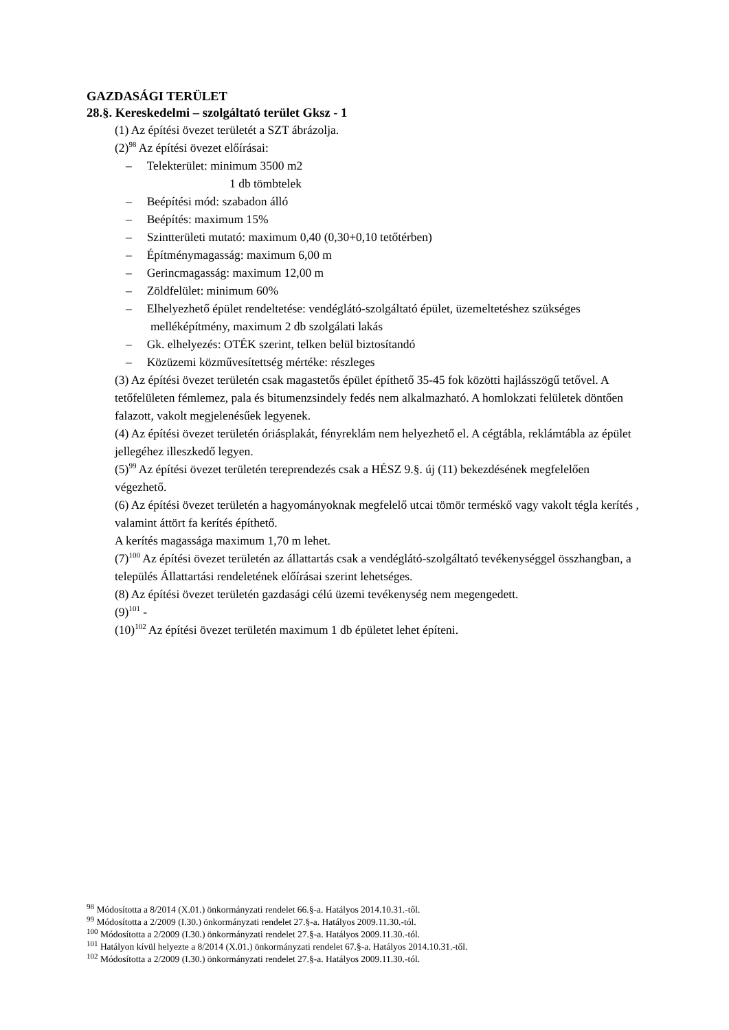GAZDASÁGI TERÜLET
28.§. Kereskedelmi – szolgáltató terület Gksz - 1
(1) Az építési övezet területét a SZT ábrázolja.
(2)<sup>98</sup> Az építési övezet előírásai:
– Telekterület: minimum 3500 m2
1 db tömbtelek
– Beépítési mód: szabadon álló
– Beépítés: maximum 15%
– Szintterületi mutató: maximum 0,40 (0,30+0,10 tetőtérben)
– Építménymagasság: maximum 6,00 m
– Gerincmagasság: maximum 12,00 m
– Zöldfelület: minimum 60%
– Elhelyezhető épület rendeltetése: vendéglátó-szolgáltató épület, üzemeltetéshez szükséges melléképítmény, maximum 2 db szolgálati lakás
– Gk. elhelyezés: OTÉK szerint, telken belül biztosítandó
– Közüzemi közművesítettség mértéke: részleges
(3) Az építési övezet területén csak magastetős épület építhető 35-45 fok közötti hajlásszögű tetővel. A tetőfelületen fémlemez, pala és bitumenzsindely fedés nem alkalmazható. A homlokzati felületek döntően falazott, vakolt megjelenésűek legyenek.
(4) Az építési övezet területén óriásplakát, fényreklám nem helyezhető el. A cégtábla, reklámtábla az épület jellegéhez illeszkedő legyen.
(5)<sup>99</sup> Az építési övezet területén tereprendezés csak a HÉSZ 9.§. új (11) bekezdésének megfelelően végezhető.
(6) Az építési övezet területén a hagyományoknak megfelelő utcai tömör terméskő vagy vakolt tégla kerítés , valamint áttört fa kerítés építhető.
A kerítés magassága maximum 1,70 m lehet.
(7)<sup>100</sup> Az építési övezet területén az állattartás csak a vendéglátó-szolgáltató tevékenységgel összhangban, a település Állattartási rendeletének előírásai szerint lehetséges.
(8) Az építési övezet területén gazdasági célú üzemi tevékenység nem megengedett.
(9)<sup>101</sup> -
(10)<sup>102</sup> Az építési övezet területén maximum 1 db épületet lehet építeni.
<sup>98</sup> Módosította a 8/2014 (X.01.) önkormányzati rendelet 66.§-a. Hatályos 2014.10.31.-től.
<sup>99</sup> Módosította a 2/2009 (I.30.) önkormányzati rendelet 27.§-a. Hatályos 2009.11.30.-tól.
<sup>100</sup> Módosította a 2/2009 (I.30.) önkormányzati rendelet 27.§-a. Hatályos 2009.11.30.-tól.
<sup>101</sup> Hatályon kívül helyezte a 8/2014 (X.01.) önkormányzati rendelet 67.§-a. Hatályos 2014.10.31.-től.
<sup>102</sup> Módosította a 2/2009 (I.30.) önkormányzati rendelet 27.§-a. Hatályos 2009.11.30.-tól.